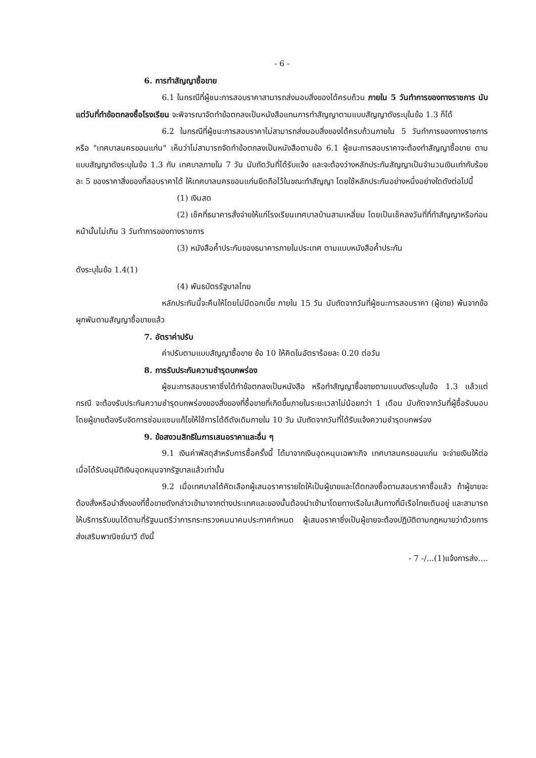- 6 -
6. การทำสัญญาซื้อขาย
6.1 ในกรณีที่ผู้ชนะการสอบราคาสามารถส่งมอบสิ่งของได้ครบถ้วน ภายใน 5 วันทำการของทางราชการ นับแต่วันที่ทำข้อตกลงซื้อโรงเรียน จะพิจารณาจัดทำข้อตกลงเป็นหนังสือแทนการทำสัญญาตามแบบสัญญาดังระบุในข้อ 1.3 ก็ได้
6.2 ในกรณีที่ผู้ชนะการสอบราคาไม่สามารถส่งมอบสิ่งของได้ครบถ้วนภายใน 5 วันทำการของทางราชการ หรือ "เทศบาลนครขอนแก่น" เห็นว่าไม่สามารถจัดทำข้อตกลงเป็นหนังสือตามข้อ 6.1 ผู้ชนะการสอบราคาจะต้องทำสัญญาซื้อขาย ตามแบบสัญญาดังระบุในข้อ 1.3 กับ เทศบาลภายใน 7 วัน นับถัดวันที่ได้รับแจ้ง และจะต้องว่างหลักประกันสัญญาเป็นจำนวนเงินเท่ากับร้อยละ 5 ของราคาสิ่งของที่สอบราคาได้ ให้เทศบาลนครขอนแก่นยึดถือไว้ในขณะทำสัญญา โดยใช้หลักประกันอย่างหนึ่งอย่างใดดังต่อไปนี้
(1) เงินสด
(2) เช็คที่ธนาคารสั่งจ่ายให้แก่โรงเรียนเทศบาลบ้านสามเหลี่ยม โดยเป็นเช็คลงวันที่ที่ทำสัญญาหรือก่อนหน้านั้นไม่เกิน 3 วันทำการของทางราชการ
(3) หนังสือค้ำประกันของธนาคารภายในประเทศ ตามแบบหนังสือค้ำประกัน
ดังระบุในข้อ 1.4(1)
(4) พันธบัตรรัฐบาลไทย
หลักประกันนี้จะคืนให้โดยไม่มีดอกเบี้ย ภายใน 15 วัน นับถัดจากวันที่ผู้ชนะการสอบราคา (ผู้ขาย) พ้นจากข้อผูกพันตามสัญญาซื้อขายแล้ว
7. อัตราค่าปรับ
ค่าปรับตามแบบสัญญาซื้อขาย ข้อ 10 ให้คิดในอัตราร้อยละ 0.20 ต่อวัน
8. การรับประกันความชำรุดบกพร่อง
ผู้ชนะการสอบราคาซึ่งได้ทำข้อตกลงเป็นหนังสือ หรือทำสัญญาซื้อขายตามแบบดังระบุในข้อ 1.3 แล้วแต่กรณี จะต้องรับประกันความชำรุดบกพร่องของสิ่งของที่ซื้อขายที่เกิดขึ้นภายในระยะเวลาไม่น้อยกว่า 1 เดือน นับถัดจากวันที่ผู้ซื้อรับมอบ โดยผู้ขายต้องรีบจัดการซ่อมแซมแก้ไขให้ใช้การได้ดีดังเดิมภายใน 10 วัน นับถัดจากวันที่ได้รับแจ้งความชำรุดบกพร่อง
9. ข้อสงวนสิทธิในการเสนอราคาและอื่น ๆ
9.1 เงินค่าพัสดุสำหรับการซื้อครั้งนี้ ได้มาจากเงินอุดหนุนเฉพาะกิจ เทศบาลนครขอนแก่น จะจ่ายเงินให้ต่อเมื่อได้รับอนุมัติเงินอุดหนุนจากรัฐบาลแล้วเท่านั้น
9.2 เมื่อเทศบาลได้คัดเลือกผู้เสนอราคารายใดให้เป็นผู้ขายและได้ตกลงซื้อตามสอบราคาซื้อแล้ว ถ้าผู้ขายจะต้องสั่งหรือนำสิ่งของที่ซื้อขายดังกล่าวเข้ามาจากต่างประเทศและของนั้นต้องนำเข้ามาโดยทางเรือในเส้นทางที่มีเรือไทยเดินอยู่ และสามารถให้บริการรับขนได้ตามที่รัฐมนตรีว่าการกระทรวงคมนาคมประกาศกำหนด ผู้เสนอราคาซึ่งเป็นผู้ขายจะต้องปฏิบัติตามกฎหมายว่าด้วยการส่งเสริมพาณิชย์นาวี ดังนี้
- 7 -/...(1)แจ้งการส่ง....